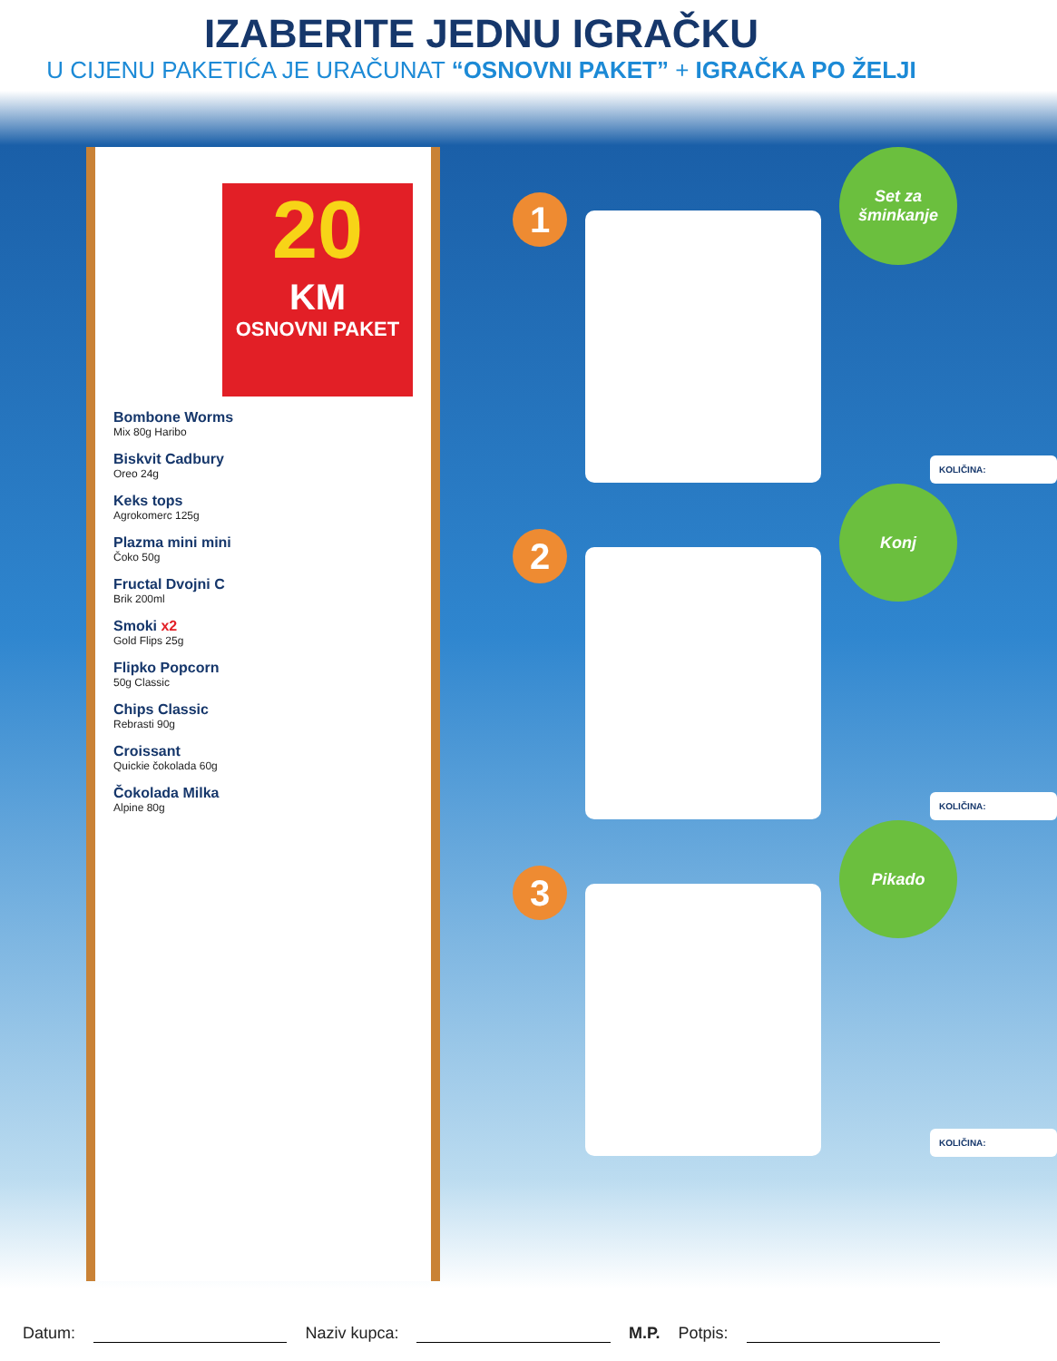IZABERITE JEDNU IGRAČKU
U CIJENU PAKETIĆA JE URAČUNAT “OSNOVNI PAKET” + IGRAČKA PO ŽELJI
20
KM
OSNOVNI PAKET
Bombone Worms
Mix 80g Haribo
Biskvit Cadbury
Oreo 24g
Keks tops
Agrokomerc 125g
Plazma mini mini
Čoko 50g
Fructal Dvojni C
Brik 200ml
Smoki x2
Gold Flips 25g
Flipko Popcorn
50g Classic
Chips Classic
Rebrasti 90g
Croissant
Quickie čokolada 60g
Čokolada Milka
Alpine 80g
1
Set za
šminkanje
KOLIČINA:
2
Konj
KOLIČINA:
3
Pikado
KOLIČINA:
Datum: Naziv kupca: M.P. Potpis: